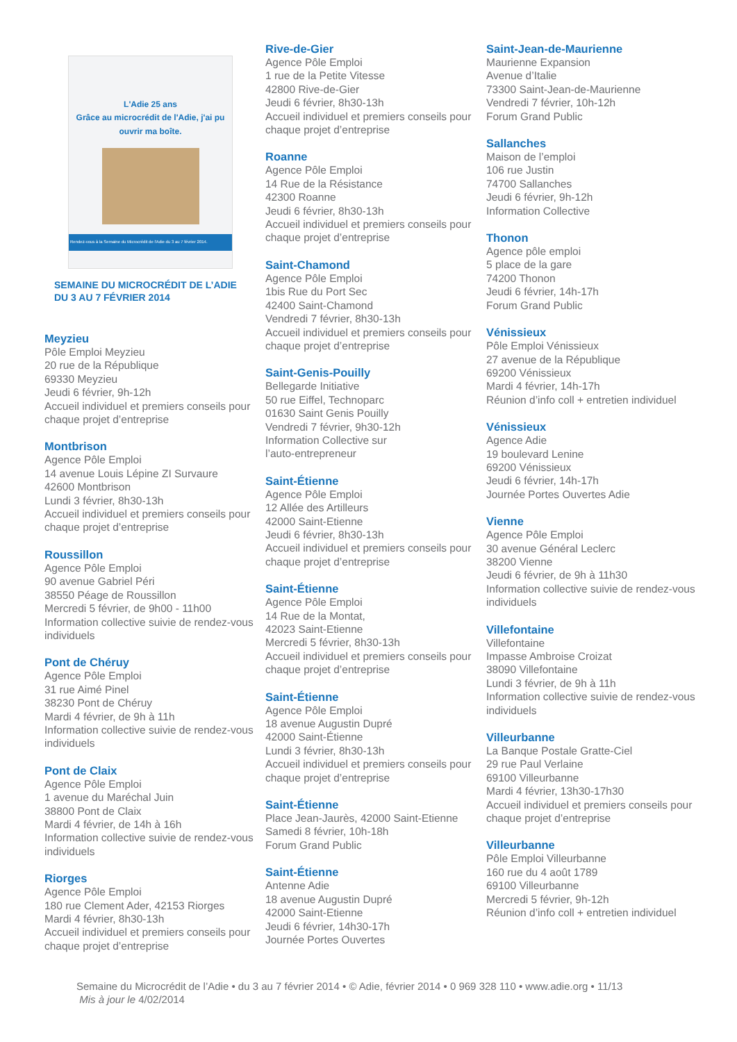L'Adie 25 ans
Grâce au microcrédit de l'Adie, j'ai pu ouvrir ma boîte.
Rendez-vous à la Semaine du Microcrédit de l'Adie du 3 au 7 février 2014.
SEMAINE DU MICROCRÉDIT DE L’ADIE
DU 3 AU 7 FÉVRIER 2014
Meyzieu
Pôle Emploi Meyzieu
20 rue de la République
69330 Meyzieu
Jeudi 6 février, 9h-12h
Accueil individuel et premiers conseils pour chaque projet d’entreprise
Montbrison
Agence Pôle Emploi
14 avenue Louis Lépine ZI Survaure
42600 Montbrison
Lundi 3 février, 8h30-13h
Accueil individuel et premiers conseils pour chaque projet d’entreprise
Roussillon
Agence Pôle Emploi
90 avenue Gabriel Péri
38550 Péage de Roussillon
Mercredi 5 février, de 9h00 - 11h00
Information collective suivie de rendez-vous individuels
Pont de Chéruy
Agence Pôle Emploi
31 rue Aimé Pinel
38230 Pont de Chéruy
Mardi 4 février, de 9h à 11h
Information collective suivie de rendez-vous individuels
Pont de Claix
Agence Pôle Emploi
1 avenue du Maréchal Juin
38800 Pont de Claix
Mardi 4 février, de 14h à 16h
Information collective suivie de rendez-vous individuels
Riorges
Agence Pôle Emploi
180 rue Clement Ader, 42153 Riorges
Mardi 4 février, 8h30-13h
Accueil individuel et premiers conseils pour chaque projet d’entreprise
Rive-de-Gier
Agence Pôle Emploi
1 rue de la Petite Vitesse
42800 Rive-de-Gier
Jeudi 6 février, 8h30-13h
Accueil individuel et premiers conseils pour chaque projet d’entreprise
Roanne
Agence Pôle Emploi
14 Rue de la Résistance
42300 Roanne
Jeudi 6 février, 8h30-13h
Accueil individuel et premiers conseils pour chaque projet d’entreprise
Saint-Chamond
Agence Pôle Emploi
1bis Rue du Port Sec
42400 Saint-Chamond
Vendredi 7 février, 8h30-13h
Accueil individuel et premiers conseils pour chaque projet d’entreprise
Saint-Genis-Pouilly
Bellegarde Initiative
50 rue Eiffel, Technoparc
01630 Saint Genis Pouilly
Vendredi 7 février, 9h30-12h
Information Collective sur
l’auto-entrepreneur
Saint-Étienne
Agence Pôle Emploi
12 Allée des Artilleurs
42000 Saint-Etienne
Jeudi 6 février, 8h30-13h
Accueil individuel et premiers conseils pour chaque projet d’entreprise
Saint-Étienne
Agence Pôle Emploi
14 Rue de la Montat,
42023 Saint-Etienne
Mercredi 5 février, 8h30-13h
Accueil individuel et premiers conseils pour chaque projet d’entreprise
Saint-Étienne
Agence Pôle Emploi
18 avenue Augustin Dupré
42000 Saint-Étienne
Lundi 3 février, 8h30-13h
Accueil individuel et premiers conseils pour chaque projet d’entreprise
Saint-Étienne
Place Jean-Jaurès, 42000 Saint-Etienne
Samedi 8 février, 10h-18h
Forum Grand Public
Saint-Étienne
Antenne Adie
18 avenue Augustin Dupré
42000 Saint-Etienne
Jeudi 6 février, 14h30-17h
Journée Portes Ouvertes
Saint-Jean-de-Maurienne
Maurienne Expansion
Avenue d’Italie
73300 Saint-Jean-de-Maurienne
Vendredi 7 février, 10h-12h
Forum Grand Public
Sallanches
Maison de l’emploi
106 rue Justin
74700 Sallanches
Jeudi 6 février, 9h-12h
Information Collective
Thonon
Agence pôle emploi
5 place de la gare
74200 Thonon
Jeudi 6 février, 14h-17h
Forum Grand Public
Vénissieux
Pôle Emploi Vénissieux
27 avenue de la République
69200 Vénissieux
Mardi 4 février, 14h-17h
Réunion d’info coll + entretien individuel
Vénissieux
Agence Adie
19 boulevard Lenine
69200 Vénissieux
Jeudi 6 février, 14h-17h
Journée Portes Ouvertes Adie
Vienne
Agence Pôle Emploi
30 avenue Général Leclerc
38200 Vienne
Jeudi 6 février, de 9h à 11h30
Information collective suivie de rendez-vous individuels
Villefontaine
Villefontaine
Impasse Ambroise Croizat
38090 Villefontaine
Lundi 3 février, de 9h à 11h
Information collective suivie de rendez-vous individuels
Villeurbanne
La Banque Postale Gratte-Ciel
29 rue Paul Verlaine
69100 Villeurbanne
Mardi 4 février, 13h30-17h30
Accueil individuel et premiers conseils pour chaque projet d’entreprise
Villeurbanne
Pôle Emploi Villeurbanne
160 rue du 4 août 1789
69100 Villeurbanne
Mercredi 5 février, 9h-12h
Réunion d’info coll + entretien individuel
Semaine du Microcrédit de l’Adie • du 3 au 7 février 2014 • © Adie, février 2014 • 0 969 328 110 • www.adie.org • 11/13
Mis à jour le 4/02/2014